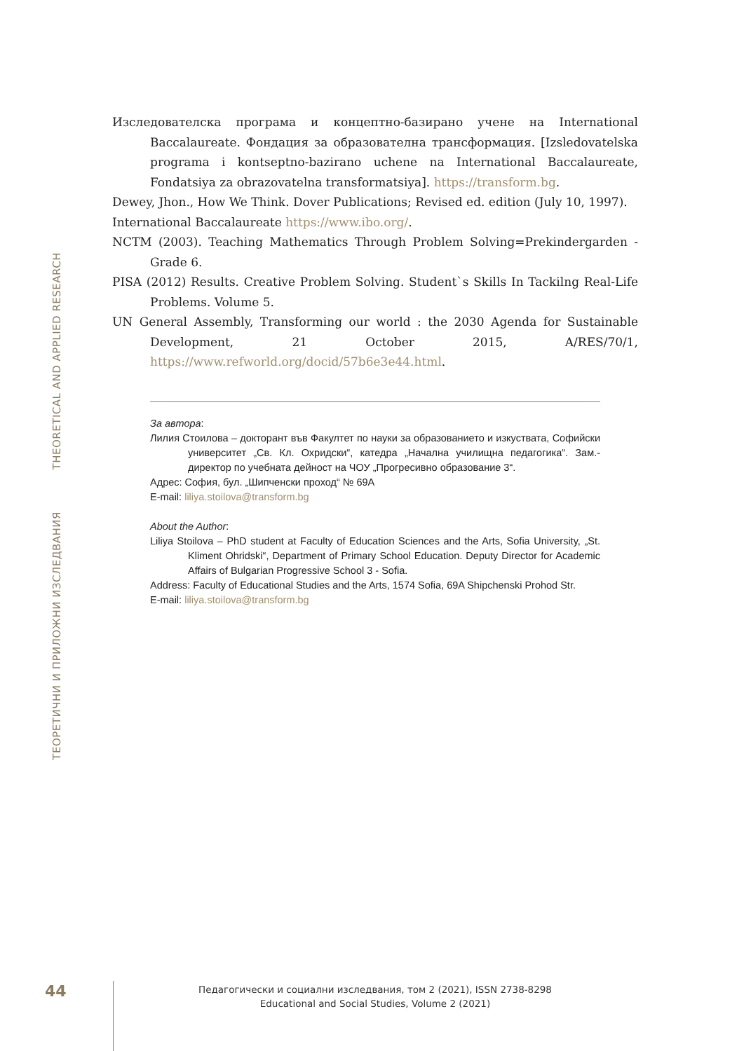THEORETICAL AND APPLIED RESEARCH
ТЕОРЕТИЧНИ И ПРИЛОЖНИ ИЗСЛЕДВАНИЯ
Изследователска програма и концептно-базирано учене на International Baccalaureate. Фондация за образователна трансформация. [Izsledovatelska programa i kontseptno-bazirano uchene na International Baccalaureate, Fondatsiya za obrazovatelna transformatsiya]. https://transform.bg.
Dewey, Jhon., How We Think. Dover Publications; Revised ed. edition (July 10, 1997).
International Baccalaureate https://www.ibo.org/.
NCTM (2003). Teaching Mathematics Through Problem Solving=Prekindergarden - Grade 6.
PISA (2012) Results. Creative Problem Solving. Student`s Skills In Tackilng Real-Life Problems. Volume 5.
UN General Assembly, Transforming our world : the 2030 Agenda for Sustainable Development, 21 October 2015, A/RES/70/1, https://www.refworld.org/docid/57b6e3e44.html.
За автора:
Лилия Стоилова – докторант във Факултет по науки за образованието и изкуствата, Софийски университет „Св. Кл. Охридски“, катедра „Начална училищна педагогика“. Зам.-директор по учебната дейност на ЧОУ „Прогресивно образование 3“.
Адрес: София, бул. „Шипченски проход“ № 69А
E-mail: liliya.stoilova@transform.bg
About the Author:
Liliya Stoilova – PhD student at Faculty of Education Sciences and the Arts, Sofia University, „St. Kliment Ohridski“, Department of Primary School Education. Deputy Director for Academic Affairs of Bulgarian Progressive School 3 - Sofia.
Address: Faculty of Educational Studies and the Arts, 1574 Sofia, 69A Shipchenski Prohod Str.
E-mail: liliya.stoilova@transform.bg
44
Педагогически и социални изследвания, том 2 (2021), ISSN 2738-8298
Educational and Social Studies, Volume 2 (2021)